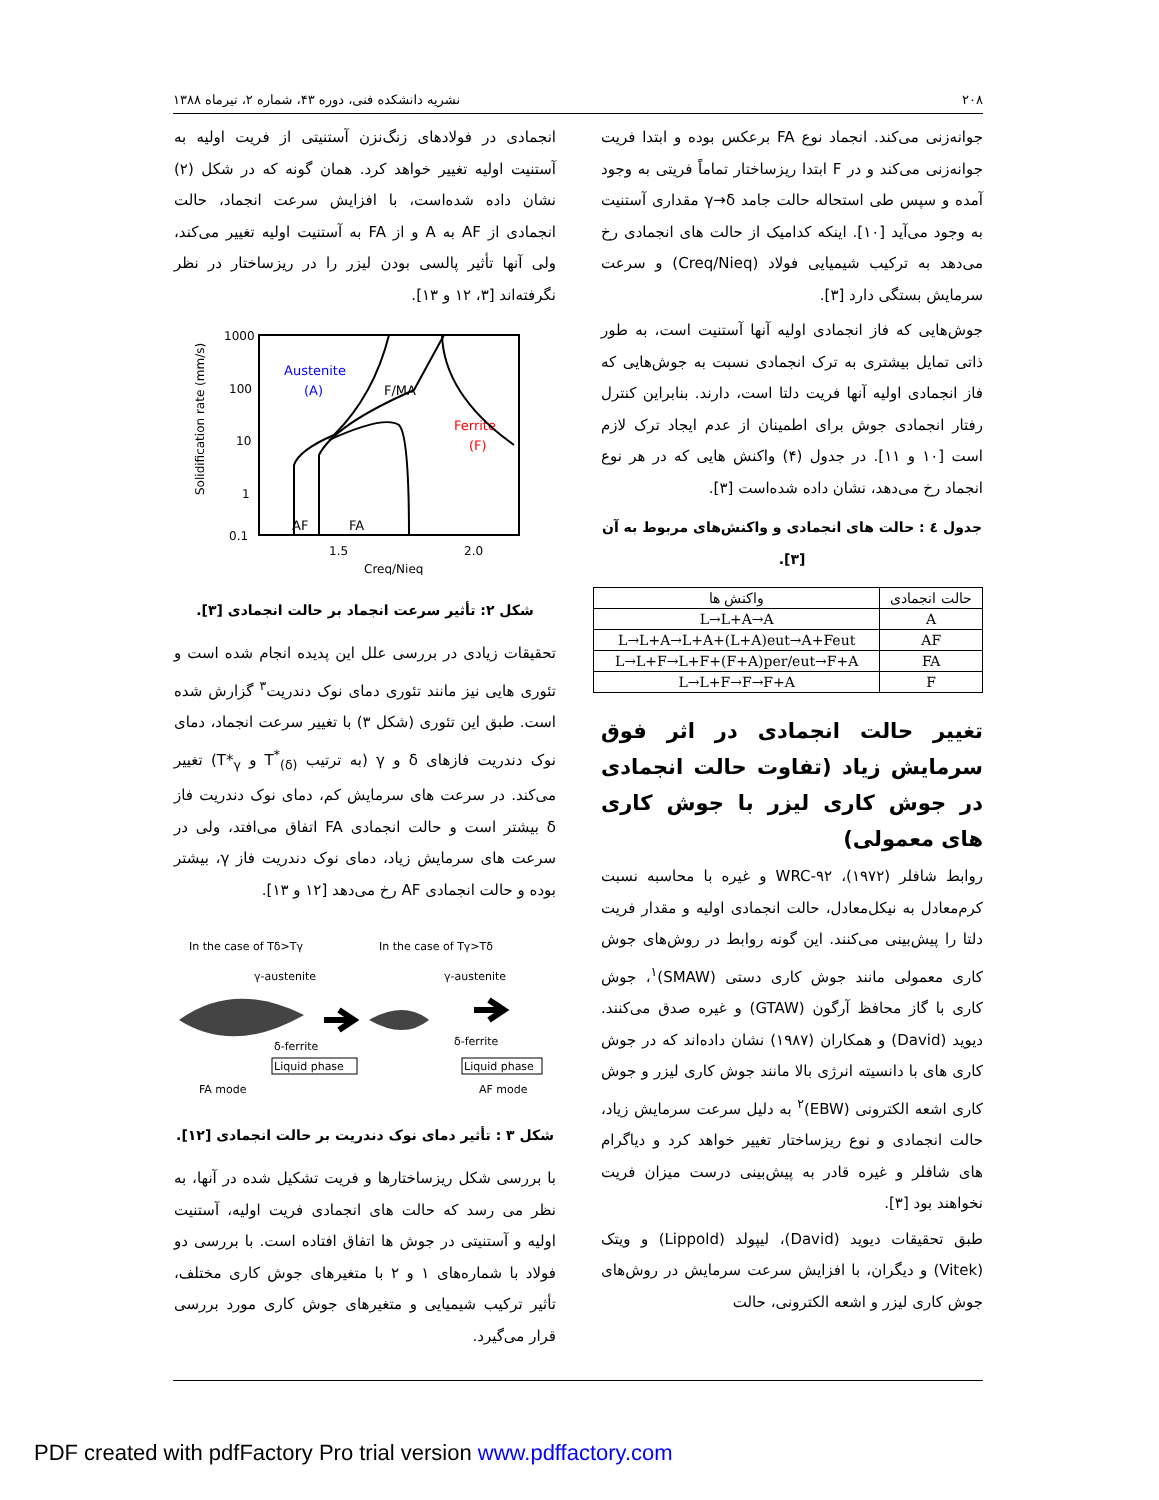۲۰۸ نشریه دانشکده فنی، دوره ۴۳، شماره ۲، تیرماه ۱۳۸۸
جوانه‌زنی می‌کند. انجماد نوع FA برعکس بوده و ابتدا فریت جوانه‌زنی می‌کند و در F ابتدا ریزساختار تماماً فریتی به وجود آمده و سپس طی استحاله حالت جامد γ→δ مقداری آستنیت به وجود می‌آید [۱۰]. اینکه کدامیک از حالت های انجمادی رخ می‌دهد به ترکیب شیمیایی فولاد (Creq/Nieq) و سرعت سرمایش بستگی دارد [۳].
جوش‌هایی که فاز انجمادی اولیه آنها آستنیت است، به طور ذاتی تمایل بیشتری به ترک انجمادی نسبت به جوش‌هایی که فاز انجمادی اولیه آنها فریت دلتا است، دارند. بنابراین کنترل رفتار انجمادی جوش برای اطمینان از عدم ایجاد ترک لازم است [۱۰ و ۱۱]. در جدول (۴) واکنش هایی که در هر نوع انجماد رخ می‌دهد، نشان داده شده‌است [۳].
جدول ٤ : حالت های انجمادی و واکنش‌های مربوط به آن [۳].
| حالت انجمادی | واکنش ها |
| --- | --- |
| A | L→L+A→A |
| AF | L→L+A→L+A+(L+A)eut→A+Feut |
| FA | L→L+F→L+F+(F+A)per/eut→F+A |
| F | L→L+F→F→F+A |
تغییر حالت انجمادی در اثر فوق سرمایش زیاد (تفاوت حالت انجمادی در جوش کاری لیزر با جوش کاری های معمولی)
روابط شافلر (۱۹۷۲)، WRC-۹۲ و غیره با محاسبه نسبت کرم‌معادل به نیکل‌معادل، حالت انجمادی اولیه و مقدار فریت دلتا را پیش‌بینی می‌کنند. این گونه روابط در روش‌های جوش کاری معمولی مانند جوش کاری دستی (SMAW)<sup>۱</sup>، جوش کاری با گاز محافظ آرگون (GTAW) و غیره صدق می‌کنند. دیوید (David) و همکاران (۱۹۸۷) نشان داده‌اند که در جوش کاری های با دانسیته انرژی بالا مانند جوش کاری لیزر و جوش کاری اشعه الکترونی (EBW)<sup>۲</sup> به دلیل سرعت سرمایش زیاد، حالت انجمادی و نوع ریزساختار تغییر خواهد کرد و دیاگرام های شافلر و غیره قادر به پیش‌بینی درست میزان فریت نخواهند بود [۳].
طبق تحقیقات دیوید (David)، لیپولد (Lippold) و ویتک (Vitek) و دیگران، با افزایش سرعت سرمایش در روش‌های جوش کاری لیزر و اشعه الکترونی، حالت
انجمادی در فولادهای زنگ‌نزن آستنیتی از فریت اولیه به آستنیت اولیه تغییر خواهد کرد. همان گونه که در شکل (۲) نشان داده شده‌است، با افزایش سرعت انجماد، حالت انجمادی از AF به A و از FA به آستنیت اولیه تغییر می‌کند، ولی آنها تأثیر پالسی بودن لیزر را در ریزساختار در نظر نگرفته‌اند [۳، ۱۲ و ۱۳].
Solidification rate (mm/s)
1000
100
10
1
0.1
1.5
2.0
Creq/Nieq
Austenite
(A)
F/MA
Ferrite
(F)
AF
FA
شکل ۲: تأثیر سرعت انجماد بر حالت انجمادی [۳].
تحقیقات زیادی در بررسی علل این پدیده انجام شده است و تئوری هایی نیز مانند تئوری دمای نوک دندریت<sup>۳</sup> گزارش شده است. طبق این تئوری (شکل ۳) با تغییر سرعت انجماد، دمای نوک دندریت فازهای δ و γ (به ترتیب T<sup>*</sup><sub>(δ)</sub> و T*<sub>γ</sub>) تغییر می‌کند. در سرعت های سرمایش کم، دمای نوک دندریت فاز δ بیشتر است و حالت انجمادی FA اتفاق می‌افتد، ولی در سرعت های سرمایش زیاد، دمای نوک دندریت فاز γ، بیشتر بوده و حالت انجمادی AF رخ می‌دهد [۱۲ و ۱۳].
In the case of Tδ>Tγ
In the case of Tγ>Tδ
γ-austenite
γ-austenite
δ-ferrite
δ-ferrite
Liquid phase
Liquid phase
FA mode
AF mode
شکل ۳ : تأثیر دمای نوک دندریت بر حالت انجمادی [۱۲].
با بررسی شکل ریزساختارها و فریت تشکیل شده در آنها، به نظر می رسد که حالت های انجمادی فریت اولیه، آستنیت اولیه و آستنیتی در جوش ها اتفاق افتاده است. با بررسی دو فولاد با شماره‌های ۱ و ۲ با متغیرهای جوش کاری مختلف، تأثیر ترکیب شیمیایی و متغیرهای جوش کاری مورد بررسی قرار می‌گیرد.
PDF created with pdfFactory Pro trial version www.pdffactory.com